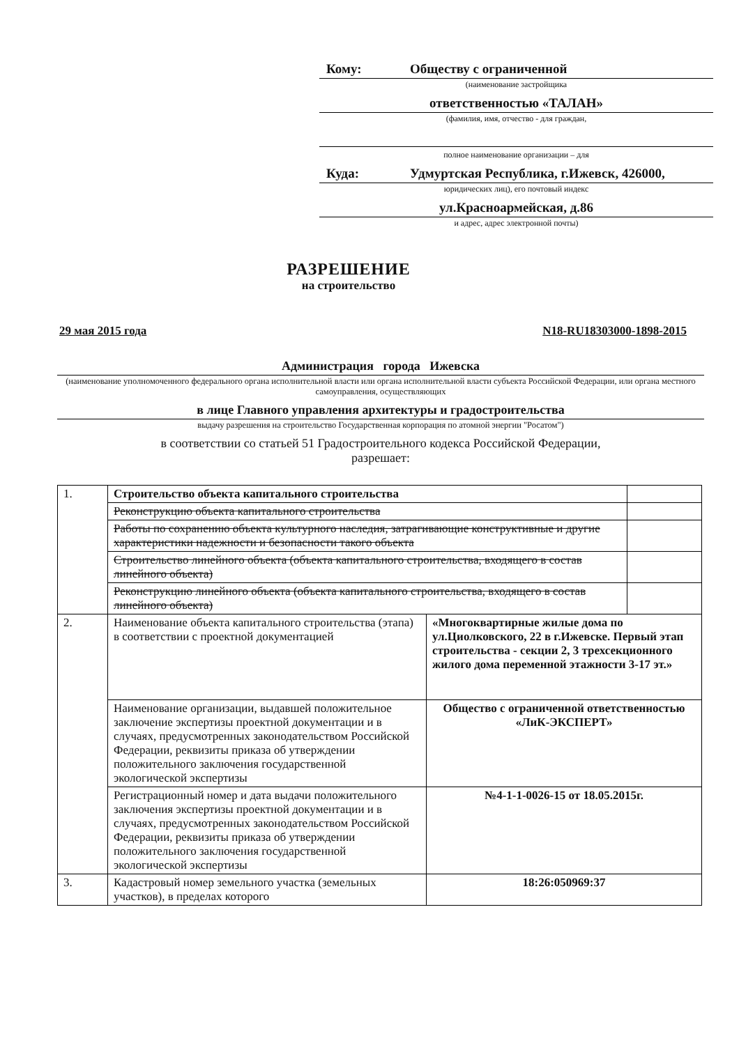Кому: Обществу с ограниченной
(наименование застройщика
ответственностью «ТАЛАН»
(фамилия, имя, отчество - для граждан,
полное наименование организации – для
Куда: Удмуртская Республика, г.Ижевск, 426000,
юридических лиц), его почтовый индекс
ул.Красноармейская, д.86
и адрес, адрес электронной почты)
РАЗРЕШЕНИЕ
на строительство
29 мая 2015 года N18-RU18303000-1898-2015
Администрация города Ижевска
(наименование уполномоченного федерального органа исполнительной власти или органа исполнительной власти субъекта Российской Федерации, или органа местного самоуправления, осуществляющих
в лице Главного управления архитектуры и градостроительства
выдачу разрешения на строительство Государственная корпорация по атомной энергии "Росатом")
в соответствии со статьей 51 Градостроительного кодекса Российской Федерации,
разрешает:
| 1. | Строительство объекта капитального строительства | | |
| | Реконструкцию объекта капитального строительства | | |
| | Работы по сохранению объекта культурного наследия, затрагивающие конструктивные и другие характеристики надежности и безопасности такого объекта | | |
| | Строительство линейного объекта (объекта капитального строительства, входящего в состав линейного объекта) | | |
| | Реконструкцию линейного объекта (объекта капитального строительства, входящего в состав линейного объекта) | | |
| 2. | Наименование объекта капитального строительства (этапа) в соответствии с проектной документацией | «Многоквартирные жилые дома по ул.Циолковского, 22 в г.Ижевске. Первый этап строительства - секции 2, 3 трехсекционного жилого дома переменной этажности 3-17 эт.» | |
| | Наименование организации, выдавшей положительное заключение экспертизы проектной документации и в случаях, предусмотренных законодательством Российской Федерации, реквизиты приказа об утверждении положительного заключения государственной экологической экспертизы | Общество с ограниченной ответственностью «ЛиК-ЭКСПЕРТ» | |
| | Регистрационный номер и дата выдачи положительного заключения экспертизы проектной документации и в случаях, предусмотренных законодательством Российской Федерации, реквизиты приказа об утверждении положительного заключения государственной экологической экспертизы | №4-1-1-0026-15 от 18.05.2015г. | |
| 3. | Кадастровый номер земельного участка (земельных участков), в пределах которого | 18:26:050969:37 | |